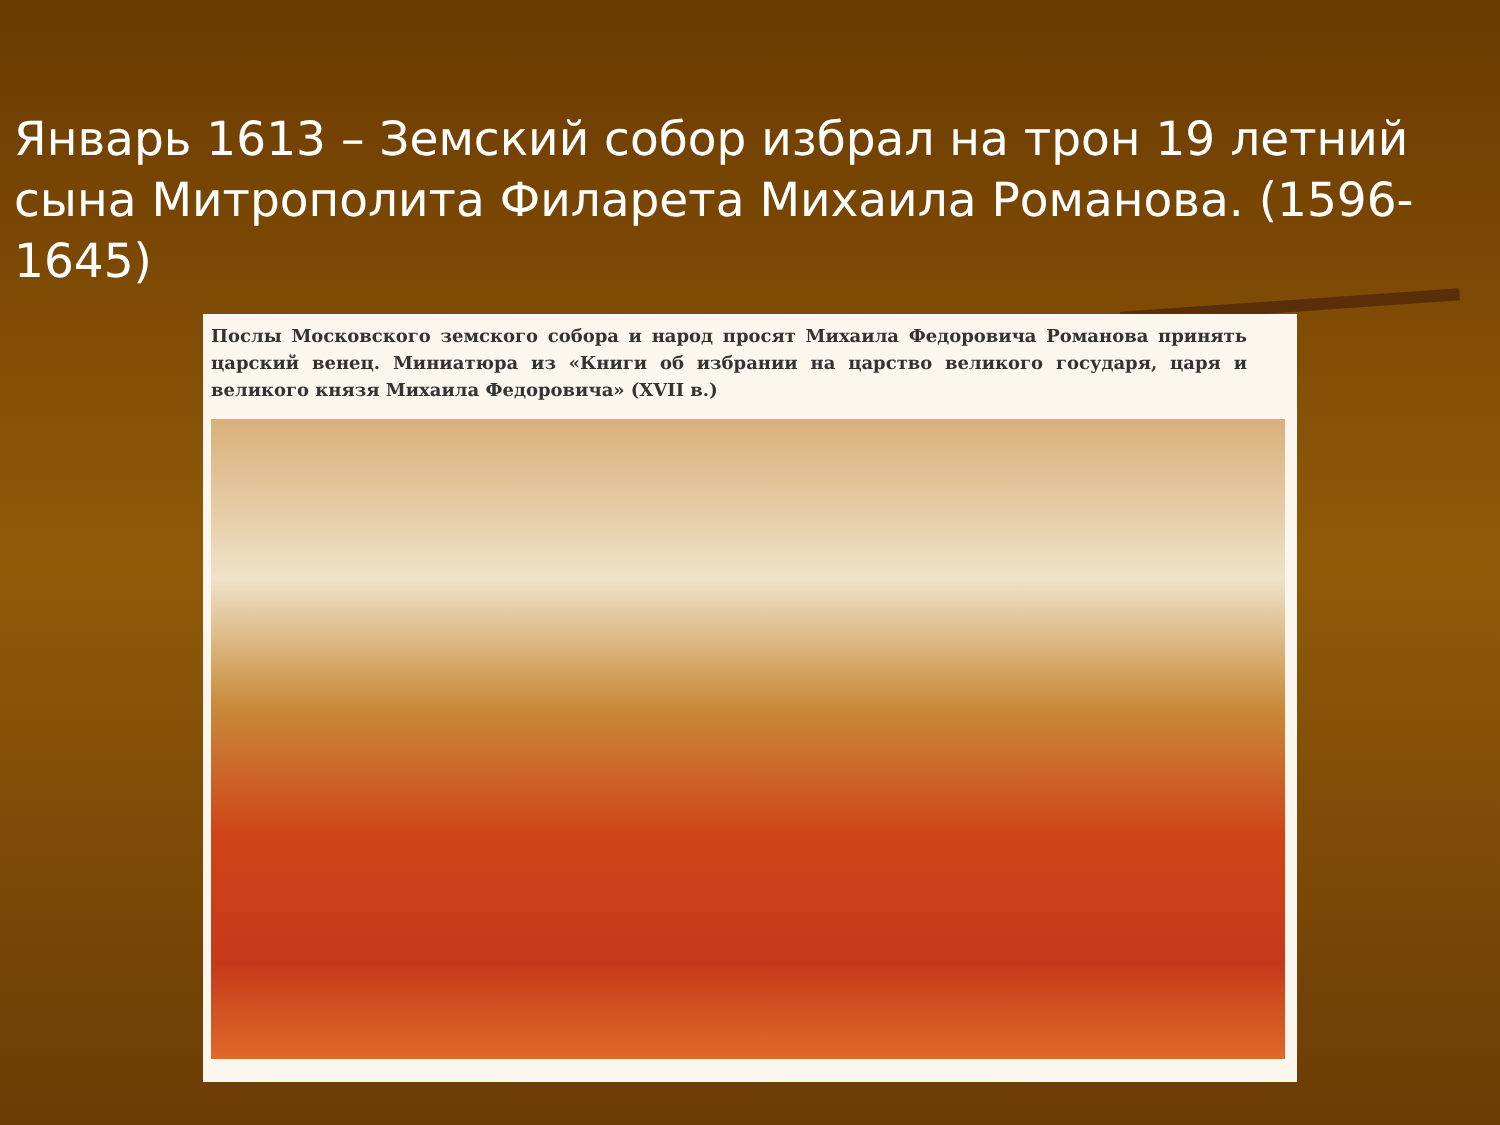Январь 1613 – Земский собор избрал на трон 19 летний сына Митрополита Филарета Михаила Романова. (1596-1645)
Послы Московского земского собора и народ просят Михаила Федоровича Романова принять царский венец. Миниатюра из «Книги об избрании на царство великого государя, царя и великого князя Михаила Федоровича» (XVII в.)